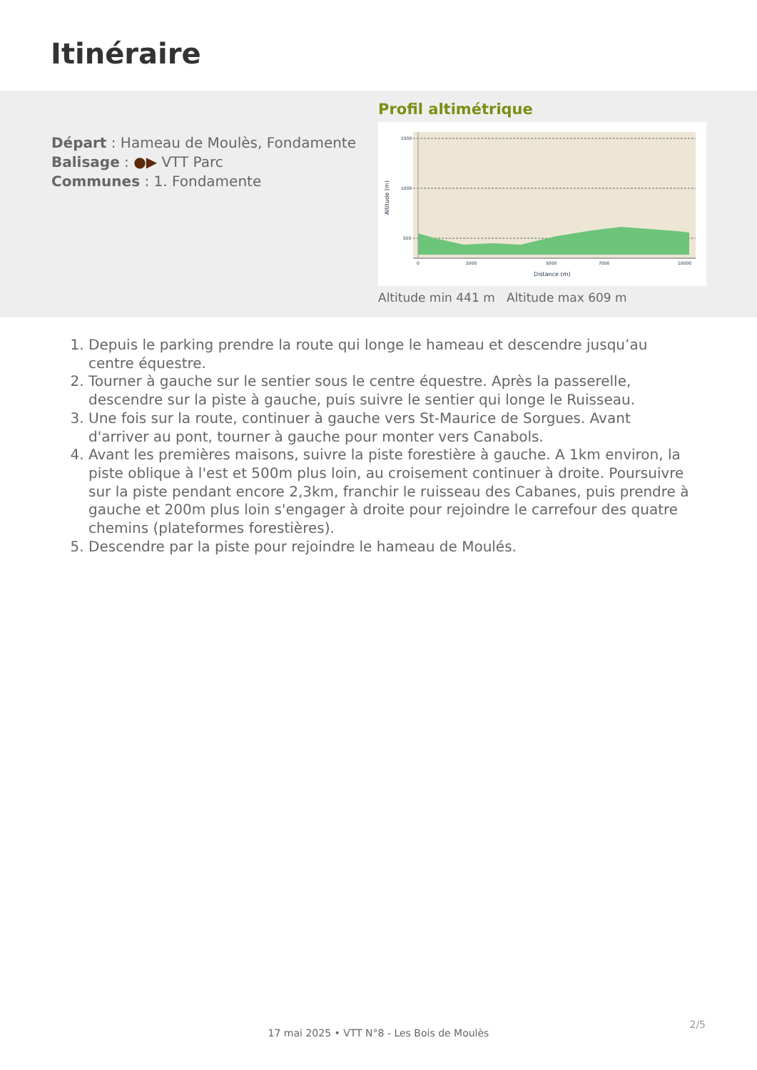Itinéraire
Départ : Hameau de Moulès, Fondamente
Balisage : ●▶ VTT Parc
Communes : 1. Fondamente
Profil altimétrique
1500
1000
500
0
2000
5000
7000
10000
Distance (m)
Altitude (m)
Altitude min 441 m Altitude max 609 m
1. Depuis le parking prendre la route qui longe le hameau et descendre jusqu’au centre équestre.
2. Tourner à gauche sur le sentier sous le centre équestre. Après la passerelle, descendre sur la piste à gauche, puis suivre le sentier qui longe le Ruisseau.
3. Une fois sur la route, continuer à gauche vers St-Maurice de Sorgues. Avant d'arriver au pont, tourner à gauche pour monter vers Canabols.
4. Avant les premières maisons, suivre la piste forestière à gauche. A 1km environ, la piste oblique à l'est et 500m plus loin, au croisement continuer à droite. Poursuivre sur la piste pendant encore 2,3km, franchir le ruisseau des Cabanes, puis prendre à gauche et 200m plus loin s'engager à droite pour rejoindre le carrefour des quatre chemins (plateformes forestières).
5. Descendre par la piste pour rejoindre le hameau de Moulés.
2/5
17 mai 2025 • VTT N°8 - Les Bois de Moulès